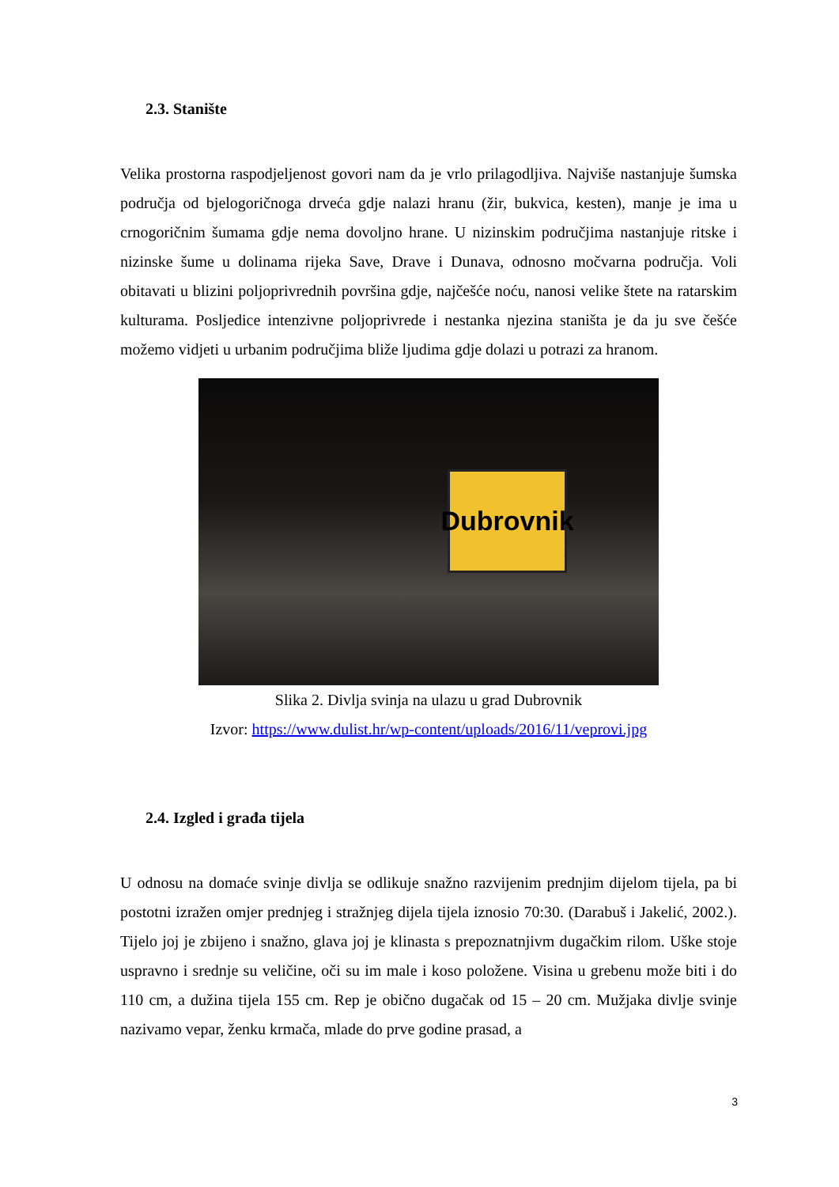2.3. Stanište
Velika prostorna raspodjeljenost govori nam da je vrlo prilagodljiva. Najviše nastanjuje šumska područja od bjelogoričnoga drveća gdje nalazi hranu (žir, bukvica, kesten), manje je ima u crnogoričnim šumama gdje nema dovoljno hrane. U nizinskim područjima nastanjuje ritske i nizinske šume u dolinama rijeka Save, Drave i Dunava, odnosno močvarna područja. Voli obitavati u blizini poljoprivrednih površina gdje, najčešće noću, nanosi velike štete na ratarskim kulturama. Posljedice intenzivne poljoprivrede i nestanka njezina staništa je da ju sve češće možemo vidjeti u urbanim područjima bliže ljudima gdje dolazi u potrazi za hranom.
Dubrovnik
Slika 2. Divlja svinja na ulazu u grad Dubrovnik
Izvor: https://www.dulist.hr/wp-content/uploads/2016/11/veprovi.jpg
2.4. Izgled i građa tijela
U odnosu na domaće svinje divlja se odlikuje snažno razvijenim prednjim dijelom tijela, pa bi postotni izražen omjer prednjeg i stražnjeg dijela tijela iznosio 70:30. (Darabuš i Jakelić, 2002.). Tijelo joj je zbijeno i snažno, glava joj je klinasta s prepoznatnjivm dugačkim rilom. Uške stoje uspravno i srednje su veličine, oči su im male i koso položene. Visina u grebenu može biti i do 110 cm, a dužina tijela 155 cm. Rep je obično dugačak od 15 – 20 cm. Mužjaka divlje svinje nazivamo vepar, ženku krmača, mlade do prve godine prasad, a
3